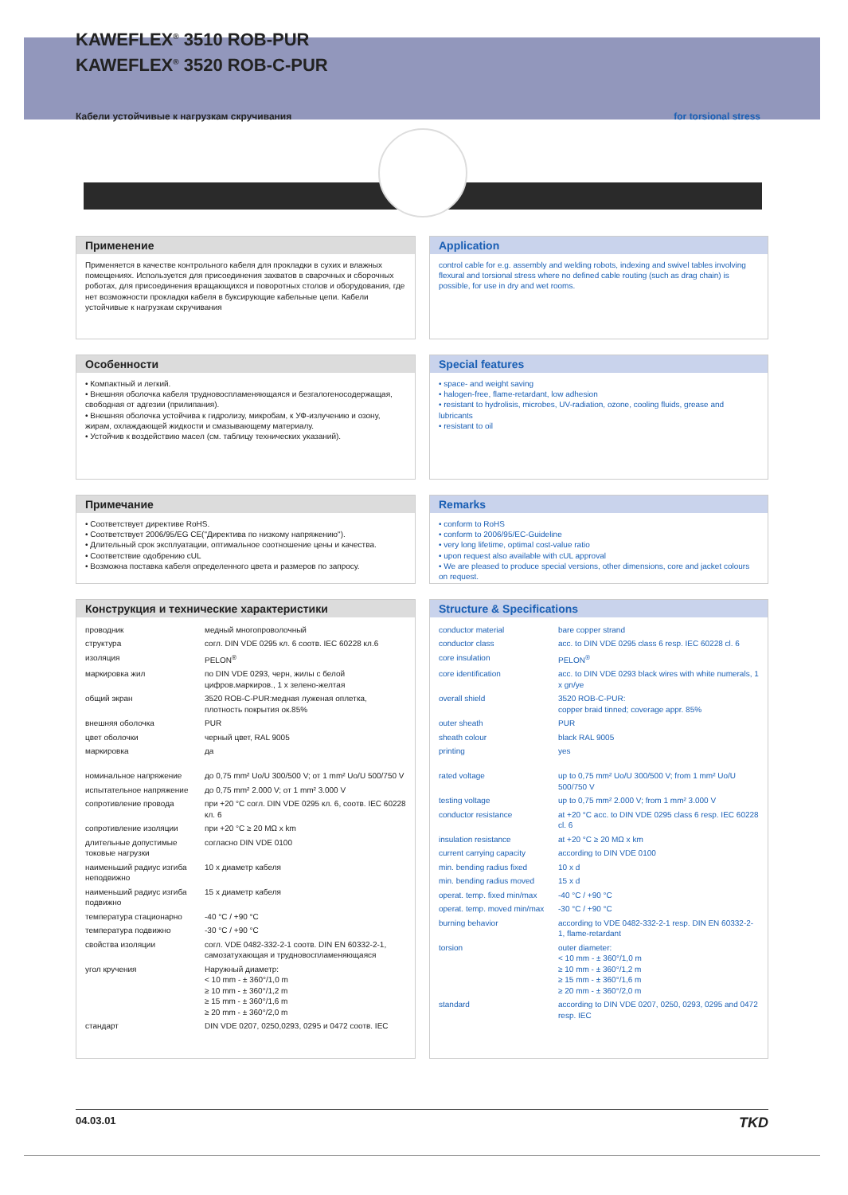KAWEFLEX<sup>®</sup> 3510 ROB-PUR
KAWEFLEX<sup>®</sup> 3520 ROB-C-PUR
Кабели устойчивые к нагрузкам скручивания for torsional stress
Применение
Применяется в качестве контрольного кабеля для прокладки в сухих и влажных помещениях. Используется для присоединения захватов в сварочных и сборочных роботах, для присоединения вращающихся и поворотных столов и оборудования, где нет возможности прокладки кабеля в букcирующие кабельные цепи. Кабели устойчивые к нагрузкам скручивания
Application
control cable for e.g. assembly and welding robots, indexing and swivel tables involving flexural and torsional stress where no defined cable routing (such as drag chain) is possible, for use in dry and wet rooms.
Особенности
• Компактный и легкий.
• Внешняя оболочка кабеля трудновоспламеняющаяся и безгалогеносодержащая, свободная от адгезии (прилипания).
• Внешняя оболочка устойчива к гидролизу, микробам, к УФ-излучению и озону, жирам, охлаждающей жидкости и смазывающему материалу.
• Устойчив к воздействию масел (см. таблицу технических указаний).
Special features
• space- and weight saving
• halogen-free, flame-retardant, low adhesion
• resistant to hydrolisis, microbes, UV-radiation, ozone, cooling fluids, grease and lubricants
• resistant to oil
Примечание
• Соответствует директиве RoHS.
• Соответствует 2006/95/EG CE("Директива по низкому напряжению").
• Длительный срок эксплуатации, оптимальное соотношение цены и качества.
• Соответствие одобрению cUL
• Возможна поставка кабеля определенного цвета и размеров по запросу.
Remarks
• conform to RoHS
• conform to 2006/95/EC-Guideline
• very long lifetime, optimal cost-value ratio
• upon request also available with cUL approval
• We are pleased to produce special versions, other dimensions, core and jacket colours on request.
Конструкция и технические характеристики
| проводник | медный многопроволочный |
| структура | согл. DIN VDE 0295 кл. 6 соотв. IEC 60228 кл.6 |
| изоляция | PELON<sup>®</sup> |
| маркировка жил | по DIN VDE 0293, черн, жилы с белой цифров.маркиров., 1 x зелено-желтая |
| общий экран | 3520 ROB-C-PUR:медная луженая оплетка, плотность покрытия ок.85% |
| внешняя оболочка | PUR |
| цвет оболочки | черный цвет, RAL 9005 |
| маркировка | да |
| номинальное напряжение | до 0,75 mm² Uo/U 300/500 V; от 1 mm² Uo/U 500/750 V |
| испытательное напряжение | до 0,75 mm² 2.000 V; от 1 mm² 3.000 V |
| сопротивление провода | при +20 °C согл. DIN VDE 0295 кл. 6, соотв. IEC 60228 кл. 6 |
| сопротивление изоляции | при +20 °C ≥ 20 MΩ x km |
| длительные допустимые токовые нагрузки | согласно DIN VDE 0100 |
| наименьший радиус изгиба неподвижно | 10 x диаметр кабеля |
| наименьший радиус изгиба подвижно | 15 x диаметр кабеля |
| температура стационарно | -40 °C / +90 °C |
| температура подвижно | -30 °C / +90 °C |
| свойства изоляции | согл. VDE 0482-332-2-1 соотв. DIN EN 60332-2-1, самозатухающая и трудновоспламеняющаяся |
| угол кручения | Наружный диаметр: < 10 mm - ± 360°/1,0 m ≥ 10 mm - ± 360°/1,2 m ≥ 15 mm - ± 360°/1,6 m ≥ 20 mm - ± 360°/2,0 m |
| стандарт | DIN VDE 0207, 0250,0293, 0295 и 0472 соотв. IEC |
Structure & Specifications
| conductor material | bare copper strand |
| conductor class | acc. to DIN VDE 0295 class 6 resp. IEC 60228 cl. 6 |
| core insulation | PELON<sup>®</sup> |
| core identification | acc. to DIN VDE 0293 black wires with white numerals, 1 x gn/ye |
| overall shield | 3520 ROB-C-PUR: copper braid tinned; coverage appr. 85% |
| outer sheath | PUR |
| sheath colour | black RAL 9005 |
| printing | yes |
| rated voltage | up to 0,75 mm² Uo/U 300/500 V; from 1 mm² Uo/U 500/750 V |
| testing voltage | up to 0,75 mm² 2.000 V; from 1 mm² 3.000 V |
| conductor resistance | at +20 °C acc. to DIN VDE 0295 class 6 resp. IEC 60228 cl. 6 |
| insulation resistance | at +20 °C ≥ 20 MΩ x km |
| current carrying capacity | according to DIN VDE 0100 |
| min. bending radius fixed | 10 x d |
| min. bending radius moved | 15 x d |
| operat. temp. fixed min/max | -40 °C / +90 °C |
| operat. temp. moved min/max | -30 °C / +90 °C |
| burning behavior | according to VDE 0482-332-2-1 resp. DIN EN 60332-2-1, flame-retardant |
| torsion | outer diameter: < 10 mm - ± 360°/1,0 m ≥ 10 mm - ± 360°/1,2 m ≥ 15 mm - ± 360°/1,6 m ≥ 20 mm - ± 360°/2,0 m |
| standard | according to DIN VDE 0207, 0250, 0293, 0295 and 0472 resp. IEC |
04.03.01 TKD